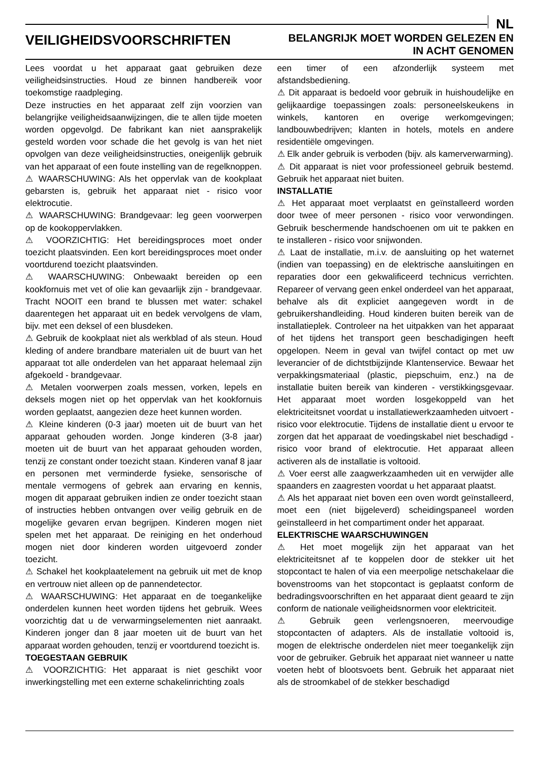NL
VEILIGHEIDSVOORSCHRIFTEN
BELANGRIJK MOET WORDEN GELEZEN EN
IN ACHT GENOMEN
Lees voordat u het apparaat gaat gebruiken deze veiligheidsinstructies. Houd ze binnen handbereik voor toekomstige raadpleging.
Deze instructies en het apparaat zelf zijn voorzien van belangrijke veiligheidsaanwijzingen, die te allen tijde moeten worden opgevolgd. De fabrikant kan niet aansprakelijk gesteld worden voor schade die het gevolg is van het niet opvolgen van deze veiligheidsinstructies, oneigenlijk gebruik van het apparaat of een foute instelling van de regelknoppen.
⚠ WAARSCHUWING: Als het oppervlak van de kookplaat gebarsten is, gebruik het apparaat niet - risico voor elektrocutie.
⚠ WAARSCHUWING: Brandgevaar: leg geen voorwerpen op de kookoppervlakken.
⚠ VOORZICHTIG: Het bereidingsproces moet onder toezicht plaatsvinden. Een kort bereidingsproces moet onder voortdurend toezicht plaatsvinden.
⚠ WAARSCHUWING: Onbewaakt bereiden op een kookfornuis met vet of olie kan gevaarlijk zijn - brandgevaar. Tracht NOOIT een brand te blussen met water: schakel daarentegen het apparaat uit en bedek vervolgens de vlam, bijv. met een deksel of een blusdeken.
⚠ Gebruik de kookplaat niet als werkblad of als steun. Houd kleding of andere brandbare materialen uit de buurt van het apparaat tot alle onderdelen van het apparaat helemaal zijn afgekoeld - brandgevaar.
⚠ Metalen voorwerpen zoals messen, vorken, lepels en deksels mogen niet op het oppervlak van het kookfornuis worden geplaatst, aangezien deze heet kunnen worden.
⚠ Kleine kinderen (0-3 jaar) moeten uit de buurt van het apparaat gehouden worden. Jonge kinderen (3-8 jaar) moeten uit de buurt van het apparaat gehouden worden, tenzij ze constant onder toezicht staan. Kinderen vanaf 8 jaar en personen met verminderde fysieke, sensorische of mentale vermogens of gebrek aan ervaring en kennis, mogen dit apparaat gebruiken indien ze onder toezicht staan of instructies hebben ontvangen over veilig gebruik en de mogelijke gevaren ervan begrijpen. Kinderen mogen niet spelen met het apparaat. De reiniging en het onderhoud mogen niet door kinderen worden uitgevoerd zonder toezicht.
⚠ Schakel het kookplaatelement na gebruik uit met de knop en vertrouw niet alleen op de pannendetector.
⚠ WAARSCHUWING: Het apparaat en de toegankelijke onderdelen kunnen heet worden tijdens het gebruik. Wees voorzichtig dat u de verwarmingselementen niet aanraakt. Kinderen jonger dan 8 jaar moeten uit de buurt van het apparaat worden gehouden, tenzij er voortdurend toezicht is.
TOEGESTAAN GEBRUIK
⚠ VOORZICHTIG: Het apparaat is niet geschikt voor inwerkingstelling met een externe schakelinrichting zoals
een timer of een afzonderlijk systeem met afstandsbediening.
⚠ Dit apparaat is bedoeld voor gebruik in huishoudelijke en gelijkaardige toepassingen zoals: personeelskeukens in winkels, kantoren en overige werkomgevingen; landbouwbedrijven; klanten in hotels, motels en andere residentiële omgevingen.
⚠ Elk ander gebruik is verboden (bijv. als kamerverwarming).
⚠ Dit apparaat is niet voor professioneel gebruik bestemd. Gebruik het apparaat niet buiten.
INSTALLATIE
⚠ Het apparaat moet verplaatst en geïnstalleerd worden door twee of meer personen - risico voor verwondingen. Gebruik beschermende handschoenen om uit te pakken en te installeren - risico voor snijwonden.
⚠ Laat de installatie, m.i.v. de aansluiting op het waternet (indien van toepassing) en de elektrische aansluitingen en reparaties door een gekwalificeerd technicus verrichten. Repareer of vervang geen enkel onderdeel van het apparaat, behalve als dit expliciet aangegeven wordt in de gebruikershandleiding. Houd kinderen buiten bereik van de installatieplek. Controleer na het uitpakken van het apparaat of het tijdens het transport geen beschadigingen heeft opgelopen. Neem in geval van twijfel contact op met uw leverancier of de dichtstbijzijnde Klantenservice. Bewaar het verpakkingsmateriaal (plastic, piepschuim, enz.) na de installatie buiten bereik van kinderen - verstikkingsgevaar. Het apparaat moet worden losgekoppeld van het elektriciteitsnet voordat u installatiewerkzaamheden uitvoert - risico voor elektrocutie. Tijdens de installatie dient u ervoor te zorgen dat het apparaat de voedingskabel niet beschadigd - risico voor brand of elektrocutie. Het apparaat alleen activeren als de installatie is voltooid.
⚠ Voer eerst alle zaagwerkzaamheden uit en verwijder alle spaanders en zaagresten voordat u het apparaat plaatst.
⚠ Als het apparaat niet boven een oven wordt geïnstalleerd, moet een (niet bijgeleverd) scheidingspaneel worden geïnstalleerd in het compartiment onder het apparaat.
ELEKTRISCHE WAARSCHUWINGEN
⚠ Het moet mogelijk zijn het apparaat van het elektriciteitsnet af te koppelen door de stekker uit het stopcontact te halen of via een meerpolige netschakelaar die bovenstrooms van het stopcontact is geplaatst conform de bedradingsvoorschriften en het apparaat dient geaard te zijn conform de nationale veiligheidsnormen voor elektriciteit.
⚠ Gebruik geen verlengsnoeren, meervoudige stopcontacten of adapters. Als de installatie voltooid is, mogen de elektrische onderdelen niet meer toegankelijk zijn voor de gebruiker. Gebruik het apparaat niet wanneer u natte voeten hebt of blootsvoets bent. Gebruik het apparaat niet als de stroomkabel of de stekker beschadigd